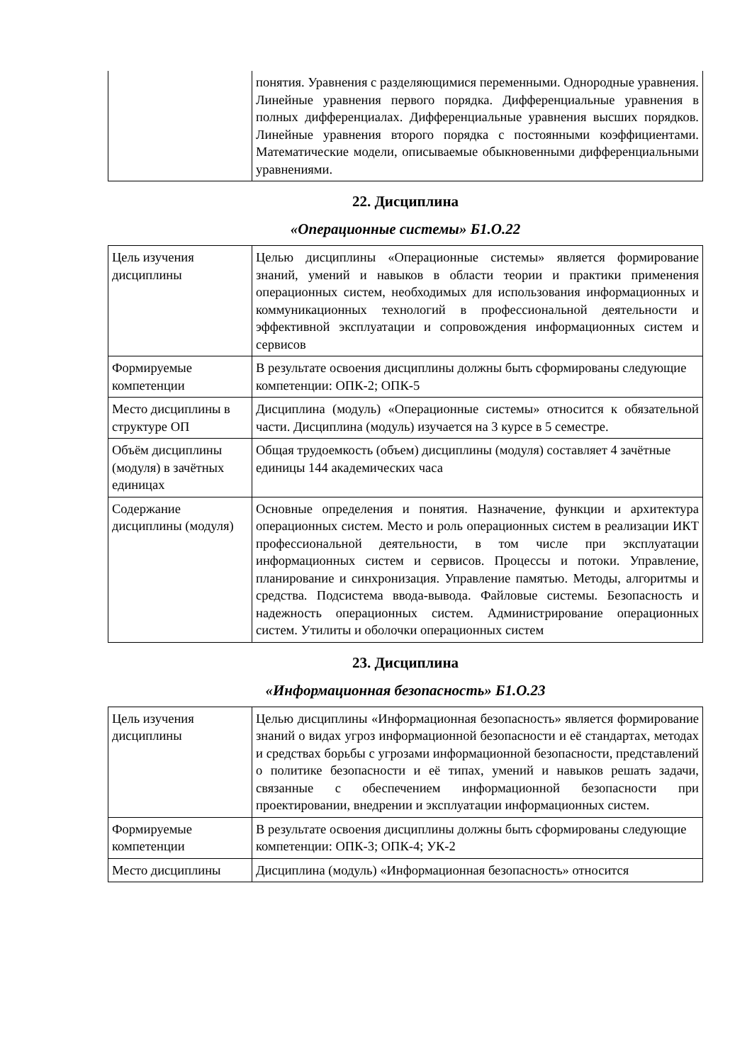| | понятия. Уравнения с разделяющимися переменными. Однородные уравнения. Линейные уравнения первого порядка. Дифференциальные уравнения в полных дифференциалах. Дифференциальные уравнения высших порядков. Линейные уравнения второго порядка с постоянными коэффициентами. Математические модели, описываемые обыкновенными дифференциальными уравнениями. |
22. Дисциплина
«Операционные системы» Б1.О.22
| Цель изучения дисциплины | Целью дисциплины «Операционные системы» является формирование знаний, умений и навыков в области теории и практики применения операционных систем, необходимых для использования информационных и коммуникационных технологий в профессиональной деятельности и эффективной эксплуатации и сопровождения информационных систем и сервисов |
| Формируемые компетенции | В результате освоения дисциплины должны быть сформированы следующие компетенции: ОПК-2; ОПК-5 |
| Место дисциплины в структуре ОП | Дисциплина (модуль) «Операционные системы» относится к обязательной части. Дисциплина (модуль) изучается на 3 курсе в 5 семестре. |
| Объём дисциплины (модуля) в зачётных единицах | Общая трудоемкость (объем) дисциплины (модуля) составляет 4 зачётные единицы 144 академических часа |
| Содержание дисциплины (модуля) | Основные определения и понятия. Назначение, функции и архитектура операционных систем. Место и роль операционных систем в реализации ИКТ профессиональной деятельности, в том числе при эксплуатации информационных систем и сервисов. Процессы и потоки. Управление, планирование и синхронизация. Управление памятью. Методы, алгоритмы и средства. Подсистема ввода-вывода. Файловые системы. Безопасность и надежность операционных систем. Администрирование операционных систем. Утилиты и оболочки операционных систем |
23. Дисциплина
«Информационная безопасность» Б1.О.23
| Цель изучения дисциплины | Целью дисциплины «Информационная безопасность» является формирование знаний о видах угроз информационной безопасности и её стандартах, методах и средствах борьбы с угрозами информационной безопасности, представлений о политике безопасности и её типах, умений и навыков решать задачи, связанные с обеспечением информационной безопасности при проектировании, внедрении и эксплуатации информационных систем. |
| Формируемые компетенции | В результате освоения дисциплины должны быть сформированы следующие компетенции: ОПК-3; ОПК-4; УК-2 |
| Место дисциплины | Дисциплина (модуль) «Информационная безопасность» относится |